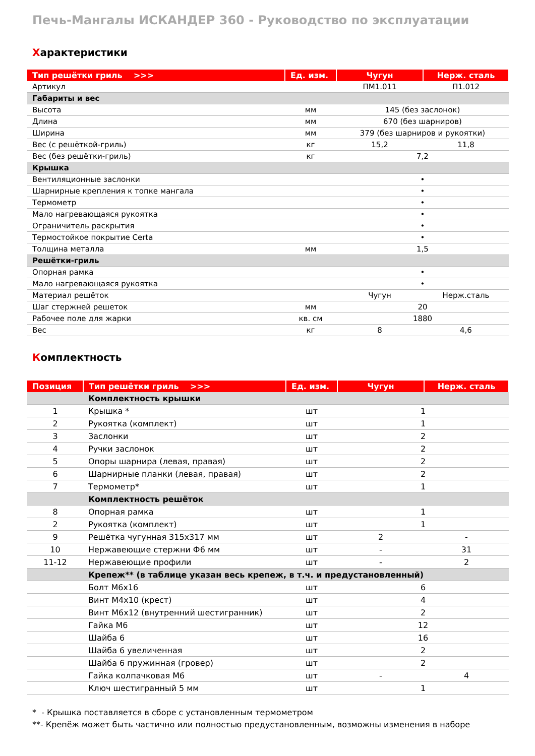Печь-Мангалы ИСКАНДЕР 360 - Руководство по эксплуатации
Характеристики
| Тип решётки гриль >>> | Ед. изм. | Чугун | Нерж. сталь |
| --- | --- | --- | --- |
| Артикул | | ПМ1.011 | П1.012 |
| Габариты и вес | | | |
| Высота | мм | 145 (без заслонок) | |
| Длина | мм | 670 (без шарниров) | |
| Ширина | мм | 379 (без шарниров и рукоятки) | |
| Вес (с решёткой-гриль) | кг | 15,2 | 11,8 |
| Вес (без решётки-гриль) | кг | 7,2 | |
| Крышка | | | |
| Вентиляционные заслонки | | • | |
| Шарнирные крепления к топке мангала | | • | |
| Термометр | | • | |
| Мало нагревающаяся рукоятка | | • | |
| Ограничитель раскрытия | | • | |
| Термостойкое покрытие Certa | | • | |
| Толщина металла | мм | 1,5 | |
| Решётки-гриль | | | |
| Опорная рамка | | • | |
| Мало нагревающаяся рукоятка | | • | |
| Материал решёток | | Чугун | Нерж.сталь |
| Шаг стержней решеток | мм | 20 | |
| Рабочее поле для жарки | кв. см | 1880 | |
| Вес | кг | 8 | 4,6 |
Комплектность
| Позиция | Тип решётки гриль >>> | Ед. изм. | Чугун | Нерж. сталь |
| --- | --- | --- | --- | --- |
| | Комплектность крышки | | | |
| 1 | Крышка * | шт | 1 | |
| 2 | Рукоятка (комплект) | шт | 1 | |
| 3 | Заслонки | шт | 2 | |
| 4 | Ручки заслонок | шт | 2 | |
| 5 | Опоры шарнира (левая, правая) | шт | 2 | |
| 6 | Шарнирные планки (левая, правая) | шт | 2 | |
| 7 | Термометр* | шт | 1 | |
| | Комплектность решёток | | | |
| 8 | Опорная рамка | шт | 1 | |
| 2 | Рукоятка (комплект) | шт | 1 | |
| 9 | Решётка чугунная 315х317 мм | шт | 2 | - |
| 10 | Нержавеющие стержни Ф6 мм | шт | - | 31 |
| 11-12 | Нержавеющие профили | шт | - | 2 |
| | Крепеж** (в таблице указан весь крепеж, в т.ч. и предустановленный) | | | |
| | Болт М6х16 | шт | 6 | |
| | Винт М4х10 (крест) | шт | 4 | |
| | Винт М6х12 (внутренний шестигранник) | шт | 2 | |
| | Гайка М6 | шт | 12 | |
| | Шайба 6 | шт | 16 | |
| | Шайба 6 увеличенная | шт | 2 | |
| | Шайба 6 пружинная (гровер) | шт | 2 | |
| | Гайка колпачковая М6 | шт | - | 4 |
| | Ключ шестигранный 5 мм | шт | 1 | |
* - Крышка поставляется в сборе с установленным термометром
**- Крепёж может быть частично или полностью предустановленным, возможны изменения в наборе